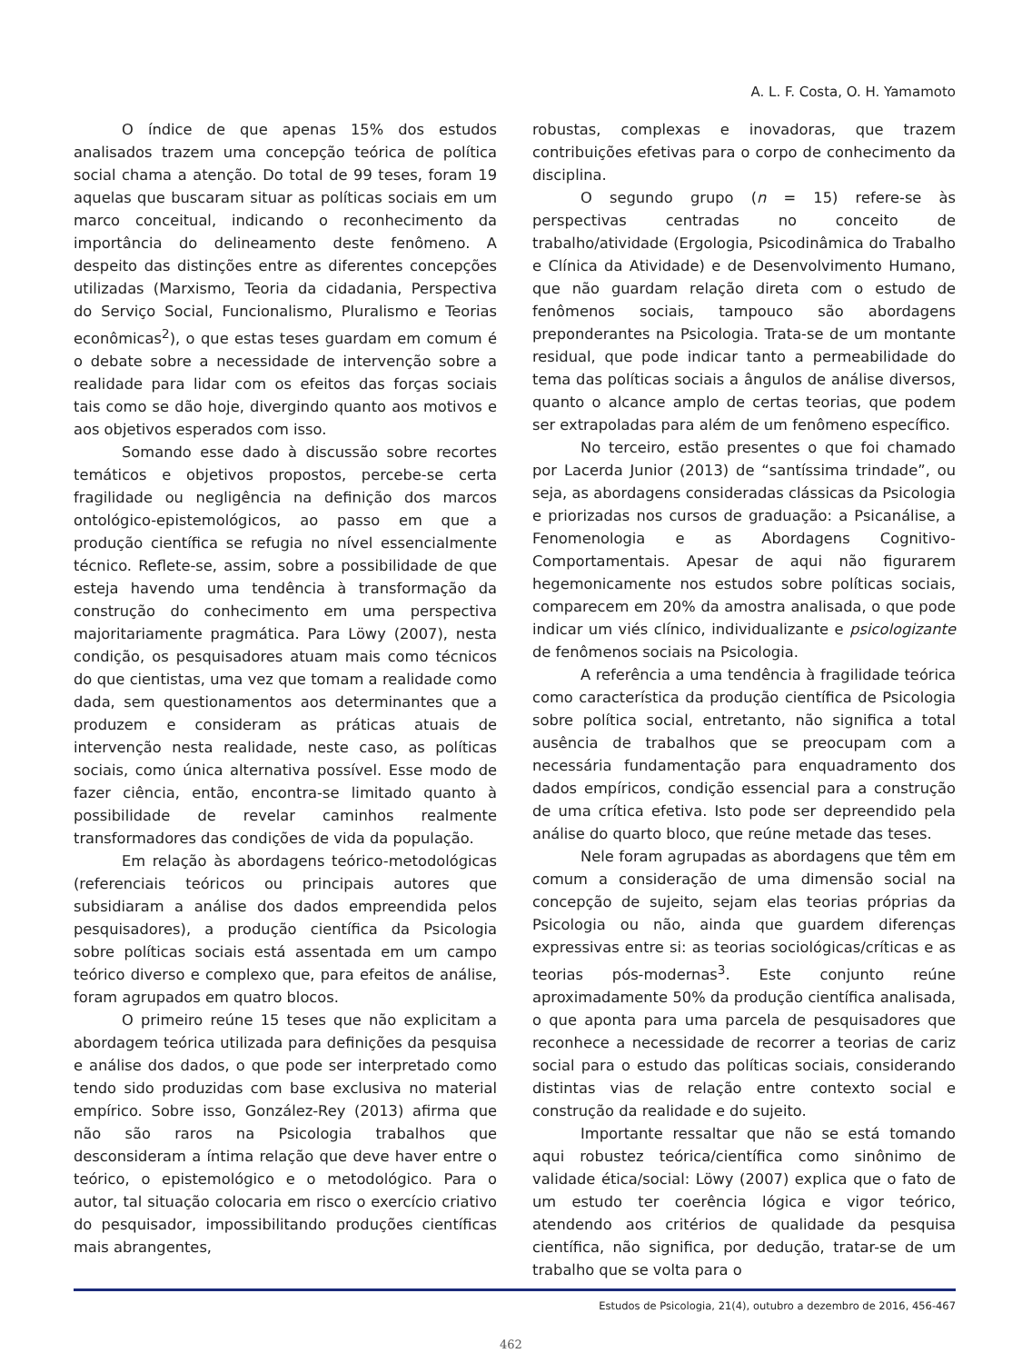A. L. F. Costa, O. H. Yamamoto
O índice de que apenas 15% dos estudos analisados trazem uma concepção teórica de política social chama a atenção. Do total de 99 teses, foram 19 aquelas que buscaram situar as políticas sociais em um marco conceitual, indicando o reconhecimento da importância do delineamento deste fenômeno. A despeito das distinções entre as diferentes concepções utilizadas (Marxismo, Teoria da cidadania, Perspectiva do Serviço Social, Funcionalismo, Pluralismo e Teorias econômicas<sup>2</sup>), o que estas teses guardam em comum é o debate sobre a necessidade de intervenção sobre a realidade para lidar com os efeitos das forças sociais tais como se dão hoje, divergindo quanto aos motivos e aos objetivos esperados com isso.
Somando esse dado à discussão sobre recortes temáticos e objetivos propostos, percebe-se certa fragilidade ou negligência na definição dos marcos ontológico-epistemológicos, ao passo em que a produção científica se refugia no nível essencialmente técnico. Reflete-se, assim, sobre a possibilidade de que esteja havendo uma tendência à transformação da construção do conhecimento em uma perspectiva majoritariamente pragmática. Para Löwy (2007), nesta condição, os pesquisadores atuam mais como técnicos do que cientistas, uma vez que tomam a realidade como dada, sem questionamentos aos determinantes que a produzem e consideram as práticas atuais de intervenção nesta realidade, neste caso, as políticas sociais, como única alternativa possível. Esse modo de fazer ciência, então, encontra-se limitado quanto à possibilidade de revelar caminhos realmente transformadores das condições de vida da população.
Em relação às abordagens teórico-metodológicas (referenciais teóricos ou principais autores que subsidiaram a análise dos dados empreendida pelos pesquisadores), a produção científica da Psicologia sobre políticas sociais está assentada em um campo teórico diverso e complexo que, para efeitos de análise, foram agrupados em quatro blocos.
O primeiro reúne 15 teses que não explicitam a abordagem teórica utilizada para definições da pesquisa e análise dos dados, o que pode ser interpretado como tendo sido produzidas com base exclusiva no material empírico. Sobre isso, González-Rey (2013) afirma que não são raros na Psicologia trabalhos que desconsideram a íntima relação que deve haver entre o teórico, o epistemológico e o metodológico. Para o autor, tal situação colocaria em risco o exercício criativo do pesquisador, impossibilitando produções científicas mais abrangentes,
robustas, complexas e inovadoras, que trazem contribuições efetivas para o corpo de conhecimento da disciplina.
O segundo grupo (n = 15) refere-se às perspectivas centradas no conceito de trabalho/atividade (Ergologia, Psicodinâmica do Trabalho e Clínica da Atividade) e de Desenvolvimento Humano, que não guardam relação direta com o estudo de fenômenos sociais, tampouco são abordagens preponderantes na Psicologia. Trata-se de um montante residual, que pode indicar tanto a permeabilidade do tema das políticas sociais a ângulos de análise diversos, quanto o alcance amplo de certas teorias, que podem ser extrapoladas para além de um fenômeno específico.
No terceiro, estão presentes o que foi chamado por Lacerda Junior (2013) de “santíssima trindade”, ou seja, as abordagens consideradas clássicas da Psicologia e priorizadas nos cursos de graduação: a Psicanálise, a Fenomenologia e as Abordagens Cognitivo-Comportamentais. Apesar de aqui não figurarem hegemonicamente nos estudos sobre políticas sociais, comparecem em 20% da amostra analisada, o que pode indicar um viés clínico, individualizante e psicologizante de fenômenos sociais na Psicologia.
A referência a uma tendência à fragilidade teórica como característica da produção científica de Psicologia sobre política social, entretanto, não significa a total ausência de trabalhos que se preocupam com a necessária fundamentação para enquadramento dos dados empíricos, condição essencial para a construção de uma crítica efetiva. Isto pode ser depreendido pela análise do quarto bloco, que reúne metade das teses.
Nele foram agrupadas as abordagens que têm em comum a consideração de uma dimensão social na concepção de sujeito, sejam elas teorias próprias da Psicologia ou não, ainda que guardem diferenças expressivas entre si: as teorias sociológicas/críticas e as teorias pós-modernas<sup>3</sup>. Este conjunto reúne aproximadamente 50% da produção científica analisada, o que aponta para uma parcela de pesquisadores que reconhece a necessidade de recorrer a teorias de cariz social para o estudo das políticas sociais, considerando distintas vias de relação entre contexto social e construção da realidade e do sujeito.
Importante ressaltar que não se está tomando aqui robustez teórica/científica como sinônimo de validade ética/social: Löwy (2007) explica que o fato de um estudo ter coerência lógica e vigor teórico, atendendo aos critérios de qualidade da pesquisa científica, não significa, por dedução, tratar-se de um trabalho que se volta para o
Estudos de Psicologia, 21(4), outubro a dezembro de 2016, 456-467
462